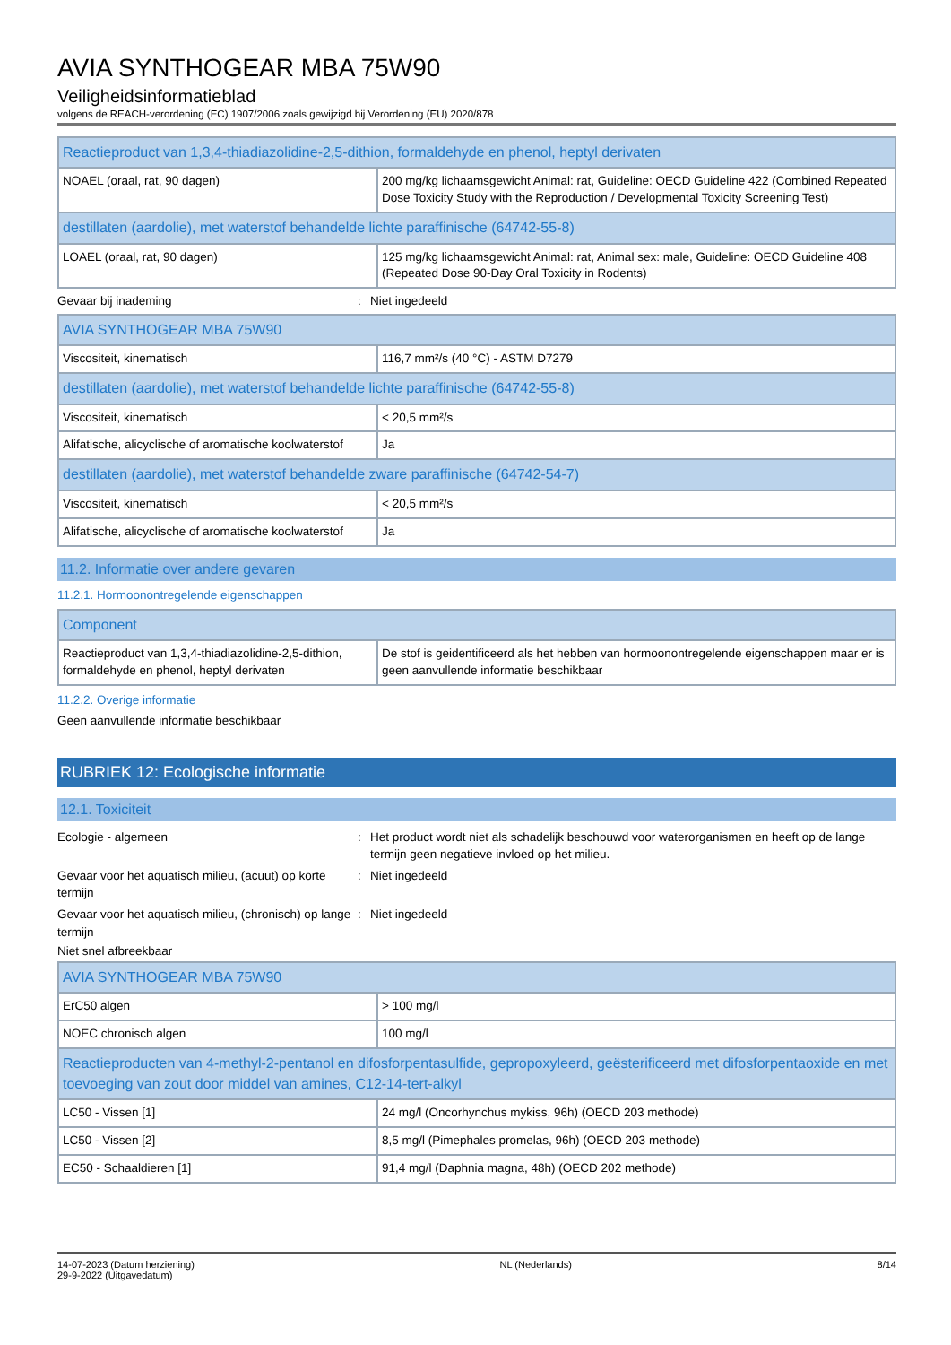AVIA SYNTHOGEAR MBA 75W90
Veiligheidsinformatieblad
volgens de REACH-verordening (EC) 1907/2006 zoals gewijzigd bij Verordening (EU) 2020/878
| Reactieproduct van 1,3,4-thiadiazolidine-2,5-dithion, formaldehyde en phenol, heptyl derivaten | |
| NOAEL (oraal, rat, 90 dagen) | 200 mg/kg lichaamsgewicht Animal: rat, Guideline: OECD Guideline 422 (Combined Repeated Dose Toxicity Study with the Reproduction / Developmental Toxicity Screening Test) |
| destillaten (aardolie), met waterstof behandelde lichte paraffinische (64742-55-8) | |
| LOAEL (oraal, rat, 90 dagen) | 125 mg/kg lichaamsgewicht Animal: rat, Animal sex: male, Guideline: OECD Guideline 408 (Repeated Dose 90-Day Oral Toxicity in Rodents) |
Gevaar bij inademing : Niet ingedeeld
| AVIA SYNTHOGEAR MBA 75W90 | |
| Viscositeit, kinematisch | 116,7 mm²/s (40 °C) - ASTM D7279 |
| destillaten (aardolie), met waterstof behandelde lichte paraffinische (64742-55-8) | |
| Viscositeit, kinematisch | < 20,5 mm²/s |
| Alifatische, alicyclische of aromatische koolwaterstof | Ja |
| destillaten (aardolie), met waterstof behandelde zware paraffinische (64742-54-7) | |
| Viscositeit, kinematisch | < 20,5 mm²/s |
| Alifatische, alicyclische of aromatische koolwaterstof | Ja |
11.2. Informatie over andere gevaren
11.2.1. Hormoonontregelende eigenschappen
| Component | |
| Reactieproduct van 1,3,4-thiadiazolidine-2,5-dithion, formaldehyde en phenol, heptyl derivaten | De stof is geidentificeerd als het hebben van hormoonontregelende eigenschappen maar er is geen aanvullende informatie beschikbaar |
11.2.2. Overige informatie
Geen aanvullende informatie beschikbaar
RUBRIEK 12: Ecologische informatie
12.1. Toxiciteit
Ecologie - algemeen : Het product wordt niet als schadelijk beschouwd voor waterorganismen en heeft op de lange termijn geen negatieve invloed op het milieu.
Gevaar voor het aquatisch milieu, (acuut) op korte termijn
: Niet ingedeeld
Gevaar voor het aquatisch milieu, (chronisch) op lange termijn
: Niet ingedeeld
Niet snel afbreekbaar
| AVIA SYNTHOGEAR MBA 75W90 | |
| ErC50 algen | > 100 mg/l |
| NOEC chronisch algen | 100 mg/l |
| Reactieproducten van 4-methyl-2-pentanol en difosforpentasulfide, gepropoxyleerd, geësterificeerd met difosforpentaoxide en met toevoeging van zout door middel van amines, C12-14-tert-alkyl | |
| LC50 - Vissen [1] | 24 mg/l (Oncorhynchus mykiss, 96h) (OECD 203 methode) |
| LC50 - Vissen [2] | 8,5 mg/l (Pimephales promelas, 96h) (OECD 203 methode) |
| EC50 - Schaaldieren [1] | 91,4 mg/l (Daphnia magna, 48h) (OECD 202 methode) |
14-07-2023 (Datum herziening)
29-9-2022 (Uitgavedatum)
NL (Nederlands) 8/14